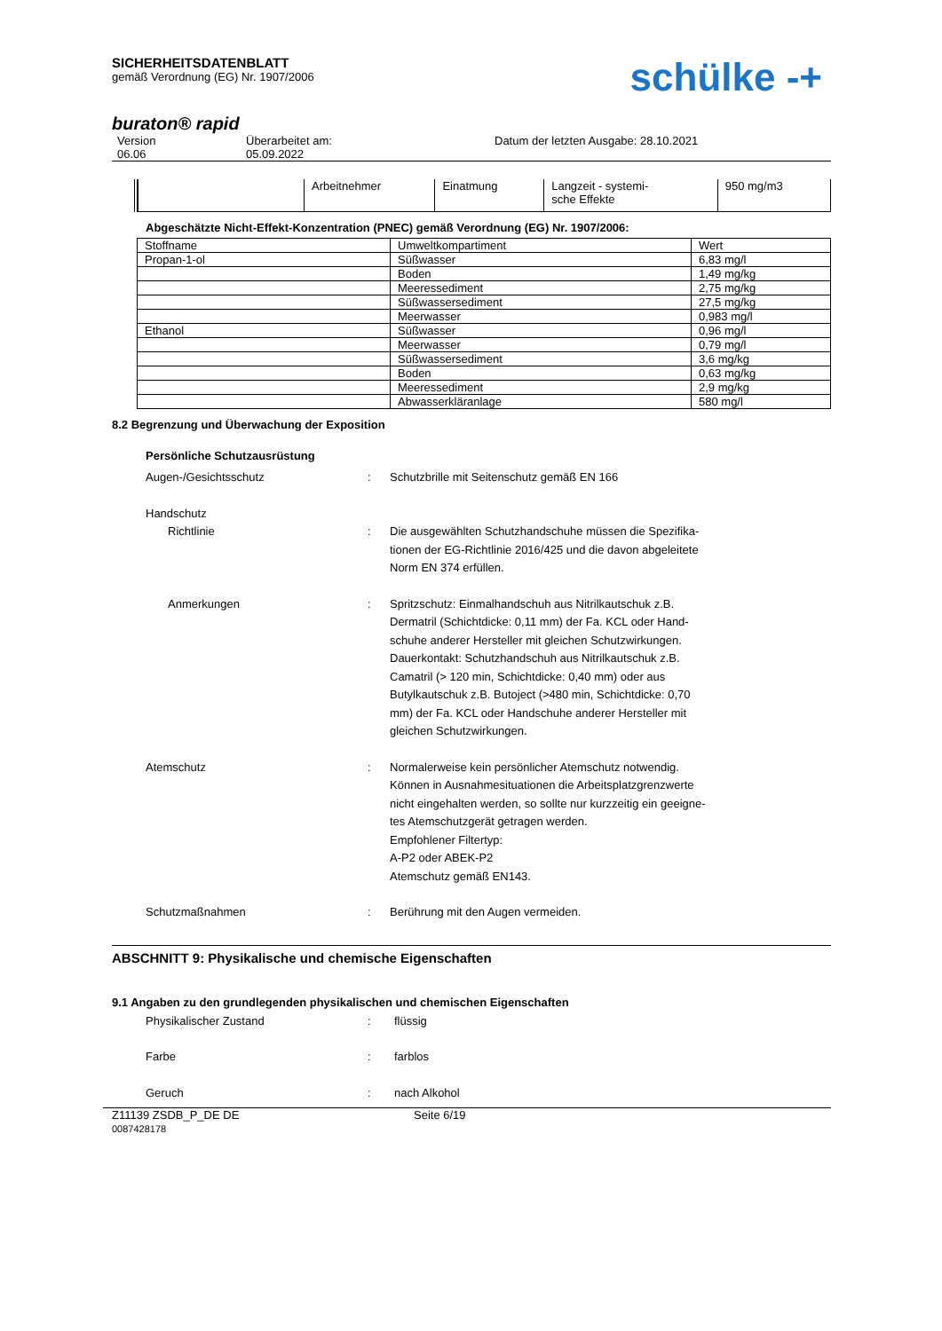SICHERHEITSDATENBLATT
gemäß Verordnung (EG) Nr. 1907/2006
schülke -+
buraton® rapid
Version
06.06
Überarbeitet am:
05.09.2022
Datum der letzten Ausgabe: 28.10.2021
| | Arbeitnehmer | Einatmung | Langzeit - systemi- sche Effekte | 950 mg/m3 |
Abgeschätzte Nicht-Effekt-Konzentration (PNEC) gemäß Verordnung (EG) Nr. 1907/2006:
| Stoffname | Umweltkompartiment | Wert |
| --- | --- | --- |
| Propan-1-ol | Süßwasser | 6,83 mg/l |
| | Boden | 1,49 mg/kg |
| | Meeressediment | 2,75 mg/kg |
| | Süßwassersediment | 27,5 mg/kg |
| | Meerwasser | 0,983 mg/l |
| Ethanol | Süßwasser | 0,96 mg/l |
| | Meerwasser | 0,79 mg/l |
| | Süßwassersediment | 3,6 mg/kg |
| | Boden | 0,63 mg/kg |
| | Meeressediment | 2,9 mg/kg |
| | Abwasserkläranlage | 580 mg/l |
8.2 Begrenzung und Überwachung der Exposition
Persönliche Schutzausrüstung
Augen-/Gesichtsschutz : Schutzbrille mit Seitenschutz gemäß EN 166
Handschutz
Richtlinie : Die ausgewählten Schutzhandschuhe müssen die Spezifika-
tionen der EG-Richtlinie 2016/425 und die davon abgeleitete
Norm EN 374 erfüllen.
Anmerkungen : Spritzschutz: Einmalhandschuh aus Nitrilkautschuk z.B.
Dermatril (Schichtdicke: 0,11 mm) der Fa. KCL oder Hand-
schuhe anderer Hersteller mit gleichen Schutzwirkungen.
Dauerkontakt: Schutzhandschuh aus Nitrilkautschuk z.B.
Camatril (> 120 min, Schichtdicke: 0,40 mm) oder aus
Butylkautschuk z.B. Butoject (>480 min, Schichtdicke: 0,70
mm) der Fa. KCL oder Handschuhe anderer Hersteller mit
gleichen Schutzwirkungen.
Atemschutz : Normalerweise kein persönlicher Atemschutz notwendig.
Können in Ausnahmesituationen die Arbeitsplatzgrenzwerte
nicht eingehalten werden, so sollte nur kurzzeitig ein geeigne-
tes Atemschutzgerät getragen werden.
Empfohlener Filtertyp:
A-P2 oder ABEK-P2
Atemschutz gemäß EN143.
Schutzmaßnahmen : Berührung mit den Augen vermeiden.
ABSCHNITT 9: Physikalische und chemische Eigenschaften
9.1 Angaben zu den grundlegenden physikalischen und chemischen Eigenschaften
Physikalischer Zustand : flüssig
Farbe : farblos
Geruch : nach Alkohol
Z11139 ZSDB_P_DE DE
0087428178
Seite 6/19